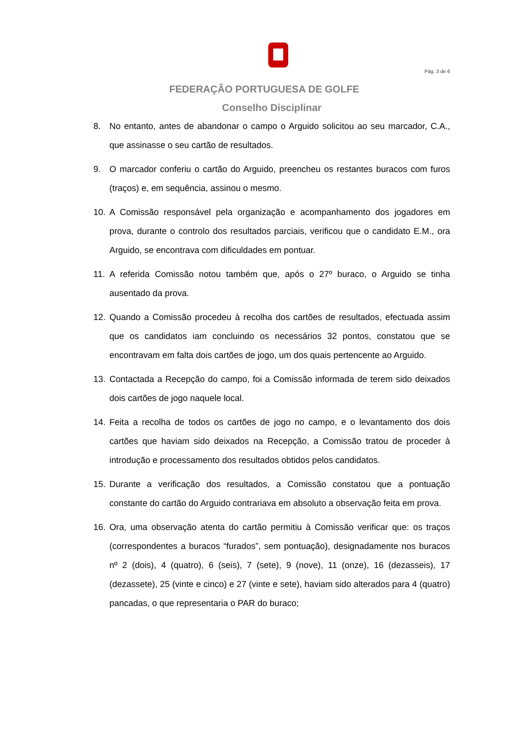Pág. 3 de 6
FEDERAÇÃO PORTUGUESA DE GOLFE
Conselho Disciplinar
8. No entanto, antes de abandonar o campo o Arguido solicitou ao seu marcador, C.A., que assinasse o seu cartão de resultados.
9. O marcador conferiu o cartão do Arguido, preencheu os restantes buracos com furos (traços) e, em sequência, assinou o mesmo.
10. A Comissão responsável pela organização e acompanhamento dos jogadores em prova, durante o controlo dos resultados parciais, verificou que o candidato E.M., ora Arguido, se encontrava com dificuldades em pontuar.
11. A referida Comissão notou também que, após o 27º buraco, o Arguido se tinha ausentado da prova.
12. Quando a Comissão procedeu à recolha dos cartões de resultados, efectuada assim que os candidatos iam concluindo os necessários 32 pontos, constatou que se encontravam em falta dois cartões de jogo, um dos quais pertencente ao Arguido.
13. Contactada a Recepção do campo, foi a Comissão informada de terem sido deixados dois cartões de jogo naquele local.
14. Feita a recolha de todos os cartões de jogo no campo, e o levantamento dos dois cartões que haviam sido deixados na Recepção, a Comissão tratou de proceder à introdução e processamento dos resultados obtidos pelos candidatos.
15. Durante a verificação dos resultados, a Comissão constatou que a pontuação constante do cartão do Arguido contrariava em absoluto a observação feita em prova.
16. Ora, uma observação atenta do cartão permitiu à Comissão verificar que: os traços (correspondentes a buracos “furados”, sem pontuação), designadamente nos buracos nº 2 (dois), 4 (quatro), 6 (seis), 7 (sete), 9 (nove), 11 (onze), 16 (dezasseis), 17 (dezassete), 25 (vinte e cinco) e 27 (vinte e sete), haviam sido alterados para 4 (quatro) pancadas, o que representaria o PAR do buraco;